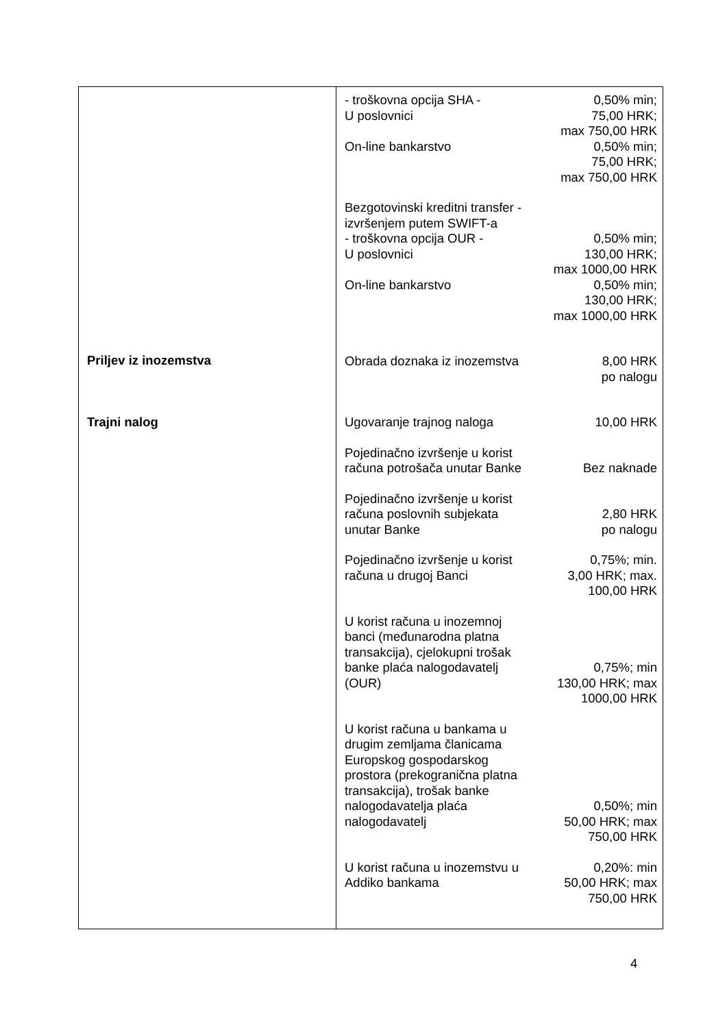Priljev iz inozemstva
Trajni nalog
- troškovna opcija SHA -
U poslovnici
0,50% min;
75,00 HRK;
max 750,00 HRK
On-line bankarstvo 0,50% min;
75,00 HRK;
max 750,00 HRK
Bezgotovinski kreditni transfer -
izvršenjem putem SWIFT-a
- troškovna opcija OUR -
U poslovnici
0,50% min;
130,00 HRK;
max 1000,00 HRK
On-line bankarstvo 0,50% min;
130,00 HRK;
max 1000,00 HRK
Obrada doznaka iz inozemstva
8,00 HRK
po nalogu
Ugovaranje trajnog naloga 10,00 HRK
Pojedinačno izvršenje u korist
računa potrošača unutar Banke
Bez naknade
Pojedinačno izvršenje u korist
računa poslovnih subjekata
unutar Banke
2,80 HRK
po nalogu
Pojedinačno izvršenje u korist
računa u drugoj Banci
0,75%; min.
3,00 HRK; max.
100,00 HRK
U korist računa u inozemnoj
banci (međunarodna platna
transakcija), cjelokupni trošak
banke plaća nalogodavatelj
(OUR)
0,75%; min
130,00 HRK; max
1000,00 HRK
U korist računa u bankama u
drugim zemljama članicama
Europskog gospodarskog
prostora (prekogranična platna
transakcija), trošak banke
nalogodavatelja plaća
nalogodavatelj
0,50%; min
50,00 HRK; max
750,00 HRK
U korist računa u inozemstvu u
Addiko bankama
0,20%: min
50,00 HRK; max
750,00 HRK
4